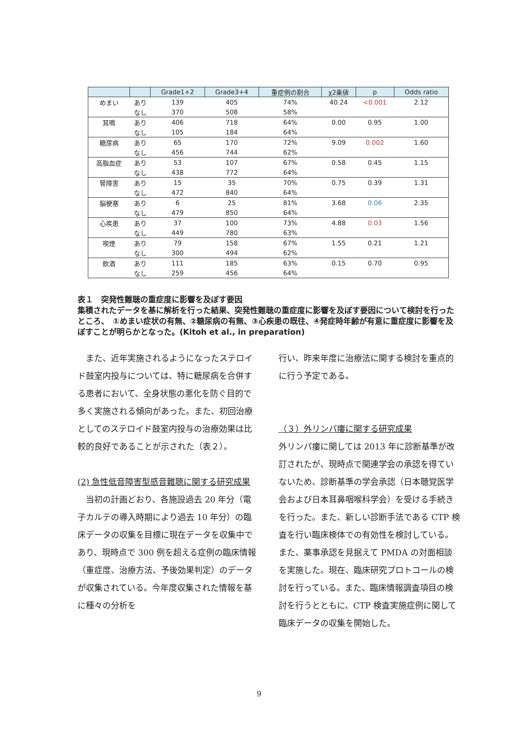| | | Grade1+2 | Grade3+4 | 重症例の割合 | χ2乗値 | p | Odds ratio |
| --- | --- | --- | --- | --- | --- | --- | --- |
| めまい | あり | 139 | 405 | 74% | 40.24 | <0.001 | 2.12 |
| | なし | 370 | 508 | 58% | | | |
| 耳鳴 | あり | 406 | 718 | 64% | 0.00 | 0.95 | 1.00 |
| | なし | 105 | 184 | 64% | | | |
| 糖尿病 | あり | 65 | 170 | 72% | 9.09 | 0.002 | 1.60 |
| | なし | 456 | 744 | 62% | | | |
| 高脂血症 | あり | 53 | 107 | 67% | 0.58 | 0.45 | 1.15 |
| | なし | 438 | 772 | 64% | | | |
| 腎障害 | あり | 15 | 35 | 70% | 0.75 | 0.39 | 1.31 |
| | なし | 472 | 840 | 64% | | | |
| 脳梗塞 | あり | 6 | 25 | 81% | 3.68 | 0.06 | 2.35 |
| | なし | 479 | 850 | 64% | | | |
| 心疾患 | あり | 37 | 100 | 73% | 4.88 | 0.03 | 1.56 |
| | なし | 449 | 780 | 63% | | | |
| 喫煙 | あり | 79 | 158 | 67% | 1.55 | 0.21 | 1.21 |
| | なし | 300 | 494 | 62% | | | |
| 飲酒 | あり | 111 | 185 | 63% | 0.15 | 0.70 | 0.95 |
| | なし | 259 | 456 | 64% | | | |
表１　突発性難聴の重症度に影響を及ぼす要因
集積されたデータを基に解析を行った結果、突発性難聴の重症度に影響を及ぼす要因について検討を行ったところ、　①めまい症状の有無、②糖尿病の有無、③心疾患の既往、④発症時年齢が有意に重症度に影響を及ぼすことが明らかとなった。(Kitoh et al., in preparation)
　また、近年実施されるようになったステロイド鼓室内投与については、特に糖尿病を合併する患者において、全身状態の悪化を防ぐ目的で多く実施される傾向があった。また、初回治療としてのステロイド鼓室内投与の治療効果は比較的良好であることが示された（表２）。
(2) 急性低音障害型感音難聴に関する研究成果
　当初の計画どおり、各施設過去 20 年分（電子カルテの導入時期により過去 10 年分）の臨床データの収集を目標に現在データを収集中であり、現時点で 300 例を超える症例の臨床情報（重症度、治療方法、予後効果判定）のデータが収集されている。今年度収集された情報を基に種々の分析を
行い、昨来年度に治療法に関する検討を重点的に行う予定である。
（３）外リンパ瘻に関する研究成果
外リンパ瘻に関しては 2013 年に診断基準が改訂されたが、現時点で関連学会の承認を得ていないため、診断基準の学会承認（日本聴覚医学会および日本耳鼻咽喉科学会）を受ける手続きを行った。また、新しい診断手法である CTP 検査を行い臨床検体での有効性を検討している。また、薬事承認を見据えて PMDA の対面相談を実施した。現在、臨床研究プロトコールの検討を行っている。また、臨床情報調査項目の検討を行うとともに、CTP 検査実施症例に関して臨床データの収集を開始した。
9